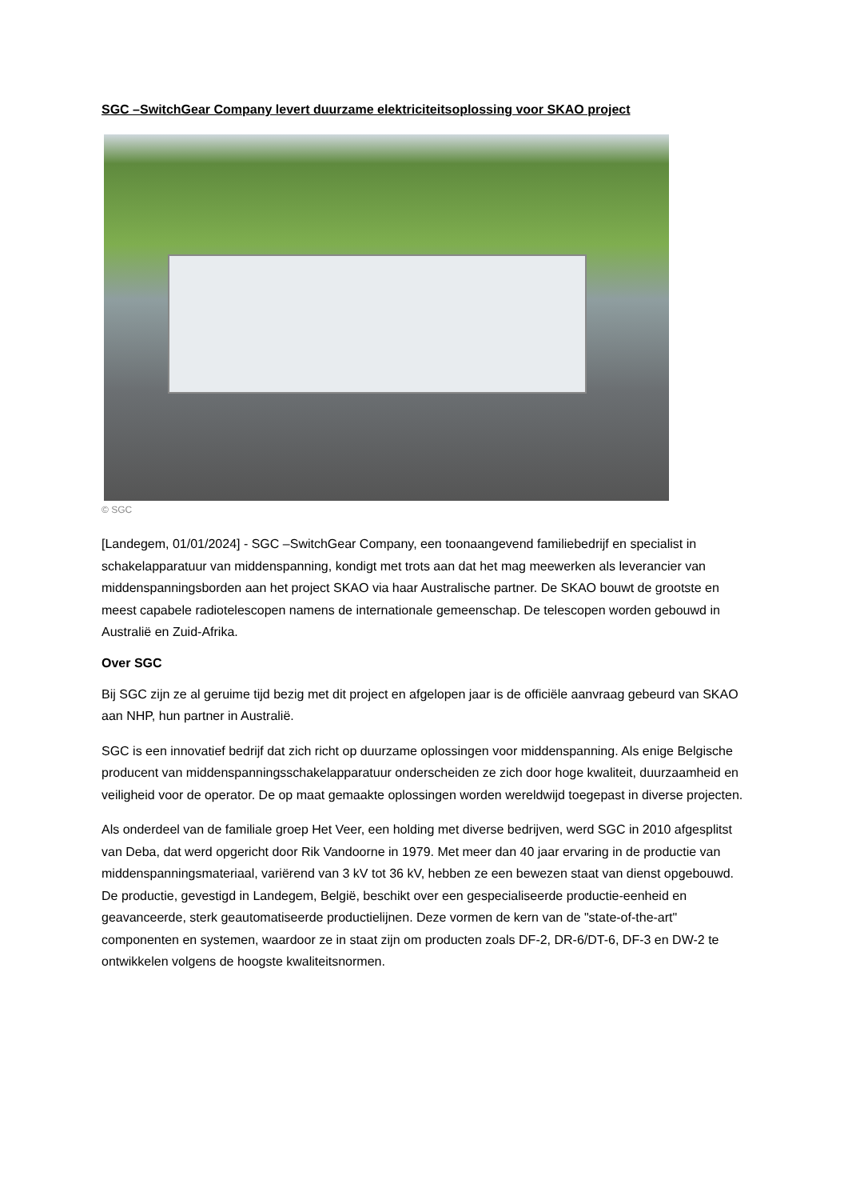SGC –SwitchGear Company levert duurzame elektriciteitsoplossing voor SKAO project
© SGC
[Landegem, 01/01/2024] - SGC –SwitchGear Company, een toonaangevend familiebedrijf en specialist in schakelapparatuur van middenspanning, kondigt met trots aan dat het mag meewerken als leverancier van middenspanningsborden aan het project SKAO via haar Australische partner. De SKAO bouwt de grootste en meest capabele radiotelescopen namens de internationale gemeenschap. De telescopen worden gebouwd in Australië en Zuid-Afrika.
Over SGC
Bij SGC zijn ze al geruime tijd bezig met dit project en afgelopen jaar is de officiële aanvraag gebeurd van SKAO aan NHP, hun partner in Australië.
SGC is een innovatief bedrijf dat zich richt op duurzame oplossingen voor middenspanning. Als enige Belgische producent van middenspanningsschakelapparatuur onderscheiden ze zich door hoge kwaliteit, duurzaamheid en veiligheid voor de operator. De op maat gemaakte oplossingen worden wereldwijd toegepast in diverse projecten.
Als onderdeel van de familiale groep Het Veer, een holding met diverse bedrijven, werd SGC in 2010 afgesplitst van Deba, dat werd opgericht door Rik Vandoorne in 1979. Met meer dan 40 jaar ervaring in de productie van middenspanningsmateriaal, variërend van 3 kV tot 36 kV, hebben ze een bewezen staat van dienst opgebouwd. De productie, gevestigd in Landegem, België, beschikt over een gespecialiseerde productie-eenheid en geavanceerde, sterk geautomatiseerde productielijnen. Deze vormen de kern van de "state-of-the-art" componenten en systemen, waardoor ze in staat zijn om producten zoals DF-2, DR-6/DT-6, DF-3 en DW-2 te ontwikkelen volgens de hoogste kwaliteitsnormen.